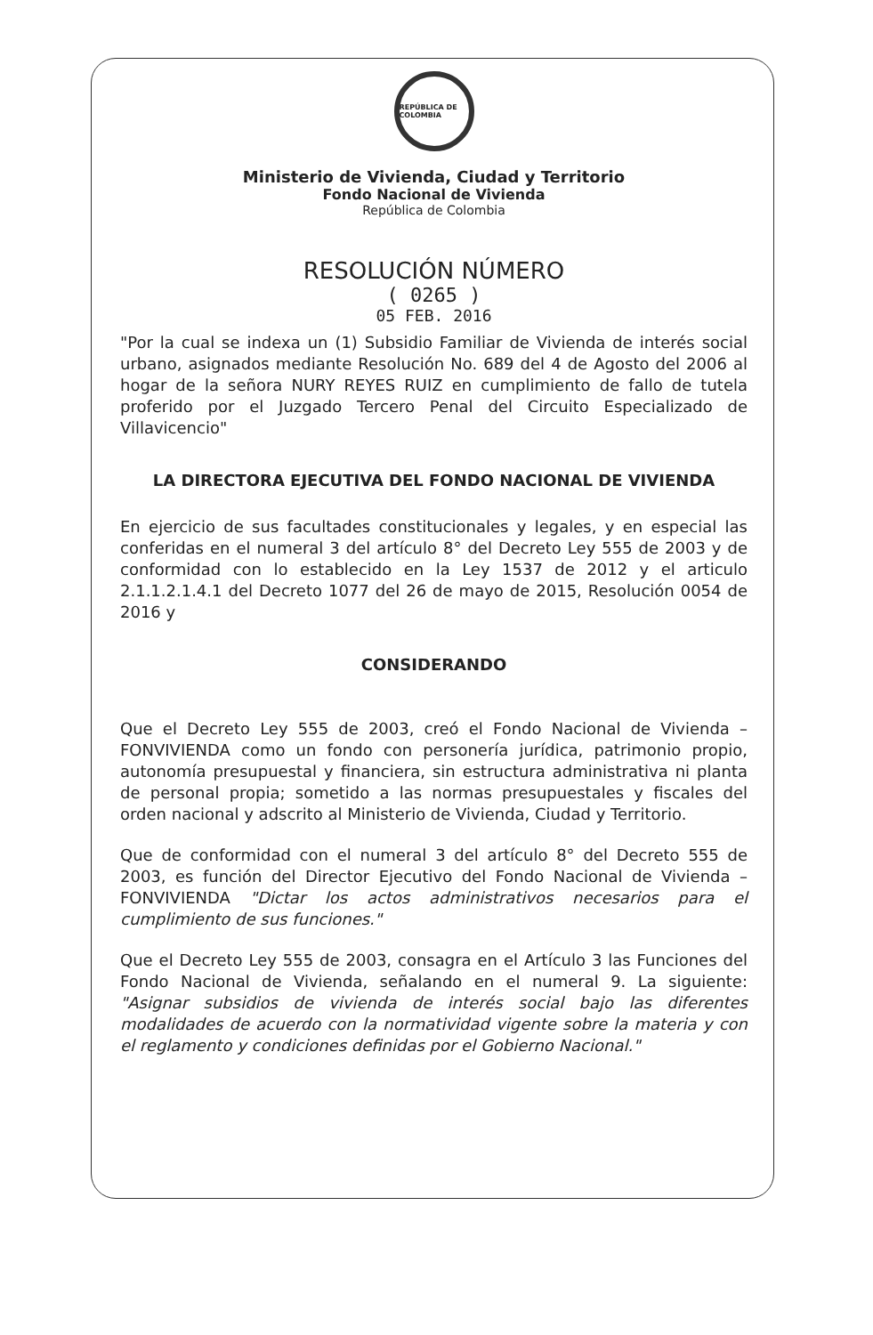REPÚBLICA DE COLOMBIA
Ministerio de Vivienda, Ciudad y Territorio
Fondo Nacional de Vivienda
República de Colombia
RESOLUCIÓN NÚMERO
( 0265 )
05 FEB. 2016
"Por la cual se indexa un (1) Subsidio Familiar de Vivienda de interés social urbano, asignados mediante Resolución No. 689 del 4 de Agosto del 2006 al hogar de la señora NURY REYES RUIZ en cumplimiento de fallo de tutela proferido por el Juzgado Tercero Penal del Circuito Especializado de Villavicencio"
LA DIRECTORA EJECUTIVA DEL FONDO NACIONAL DE VIVIENDA
En ejercicio de sus facultades constitucionales y legales, y en especial las conferidas en el numeral 3 del artículo 8° del Decreto Ley 555 de 2003 y de conformidad con lo establecido en la Ley 1537 de 2012 y el articulo 2.1.1.2.1.4.1 del Decreto 1077 del 26 de mayo de 2015, Resolución 0054 de 2016 y
CONSIDERANDO
Que el Decreto Ley 555 de 2003, creó el Fondo Nacional de Vivienda – FONVIVIENDA como un fondo con personería jurídica, patrimonio propio, autonomía presupuestal y financiera, sin estructura administrativa ni planta de personal propia; sometido a las normas presupuestales y fiscales del orden nacional y adscrito al Ministerio de Vivienda, Ciudad y Territorio.
Que de conformidad con el numeral 3 del artículo 8° del Decreto 555 de 2003, es función del Director Ejecutivo del Fondo Nacional de Vivienda – FONVIVIENDA "Dictar los actos administrativos necesarios para el cumplimiento de sus funciones."
Que el Decreto Ley 555 de 2003, consagra en el Artículo 3 las Funciones del Fondo Nacional de Vivienda, señalando en el numeral 9. La siguiente: "Asignar subsidios de vivienda de interés social bajo las diferentes modalidades de acuerdo con la normatividad vigente sobre la materia y con el reglamento y condiciones definidas por el Gobierno Nacional."